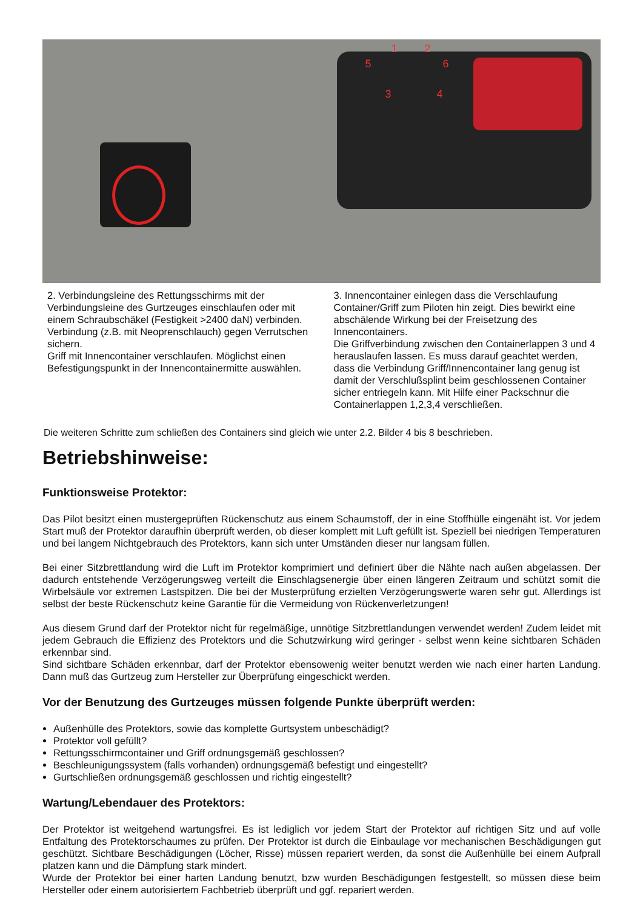1 2
3 4
5 6
2. Verbindungsleine des Rettungsschirms mit der Verbindungsleine des Gurtzeuges einschlaufen oder mit einem Schraubschäkel (Festigkeit >2400 daN) verbinden. Verbindung (z.B. mit Neoprenschlauch) gegen Verrutschen sichern.
Griff mit Innencontainer verschlaufen. Möglichst einen Befestigungspunkt in der Innencontainermitte auswählen.
3. Innencontainer einlegen dass die Verschlaufung Container/Griff zum Piloten hin zeigt. Dies bewirkt eine abschälende Wirkung bei der Freisetzung des Innencontainers.
Die Griffverbindung zwischen den Containerlappen 3 und 4 herauslaufen lassen. Es muss darauf geachtet werden, dass die Verbindung Griff/Innencontainer lang genug ist damit der Verschlußsplint beim geschlossenen Container sicher entriegeln kann. Mit Hilfe einer Packschnur die Containerlappen 1,2,3,4 verschließen.
Die weiteren Schritte zum schließen des Containers sind gleich wie unter 2.2. Bilder 4 bis 8 beschrieben.
Betriebshinweise:
Funktionsweise Protektor:
Das Pilot besitzt einen mustergeprüften Rückenschutz aus einem Schaumstoff, der in eine Stoffhülle eingenäht ist. Vor jedem Start muß der Protektor daraufhin überprüft werden, ob dieser komplett mit Luft gefüllt ist. Speziell bei niedrigen Temperaturen und bei langem Nichtgebrauch des Protektors, kann sich unter Umständen dieser nur langsam füllen.
Bei einer Sitzbrettlandung wird die Luft im Protektor komprimiert und definiert über die Nähte nach außen abgelassen. Der dadurch entstehende Verzögerungsweg verteilt die Einschlagsenergie über einen längeren Zeitraum und schützt somit die Wirbelsäule vor extremen Lastspitzen. Die bei der Musterprüfung erzielten Verzögerungswerte waren sehr gut. Allerdings ist selbst der beste Rückenschutz keine Garantie für die Vermeidung von Rückenverletzungen!
Aus diesem Grund darf der Protektor nicht für regelmäßige, unnötige Sitzbrettlandungen verwendet werden! Zudem leidet mit jedem Gebrauch die Effizienz des Protektors und die Schutzwirkung wird geringer - selbst wenn keine sichtbaren Schäden erkennbar sind.
Sind sichtbare Schäden erkennbar, darf der Protektor ebensowenig weiter benutzt werden wie nach einer harten Landung. Dann muß das Gurtzeug zum Hersteller zur Überprüfung eingeschickt werden.
Vor der Benutzung des Gurtzeuges müssen folgende Punkte überprüft werden:
Außenhülle des Protektors, sowie das komplette Gurtsystem unbeschädigt?
Protektor voll gefüllt?
Rettungsschirmcontainer und Griff ordnungsgemäß geschlossen?
Beschleunigungssystem (falls vorhanden) ordnungsgemäß befestigt und eingestellt?
Gurtschließen ordnungsgemäß geschlossen und richtig eingestellt?
Wartung/Lebendauer des Protektors:
Der Protektor ist weitgehend wartungsfrei. Es ist lediglich vor jedem Start der Protektor auf richtigen Sitz und auf volle Entfaltung des Protektorschaumes zu prüfen. Der Protektor ist durch die Einbaulage vor mechanischen Beschädigungen gut geschützt. Sichtbare Beschädigungen (Löcher, Risse) müssen repariert werden, da sonst die Außenhülle bei einem Aufprall platzen kann und die Dämpfung stark mindert.
Wurde der Protektor bei einer harten Landung benutzt, bzw wurden Beschädigungen festgestellt, so müssen diese beim Hersteller oder einem autorisiertem Fachbetrieb überprüft und ggf. repariert werden.